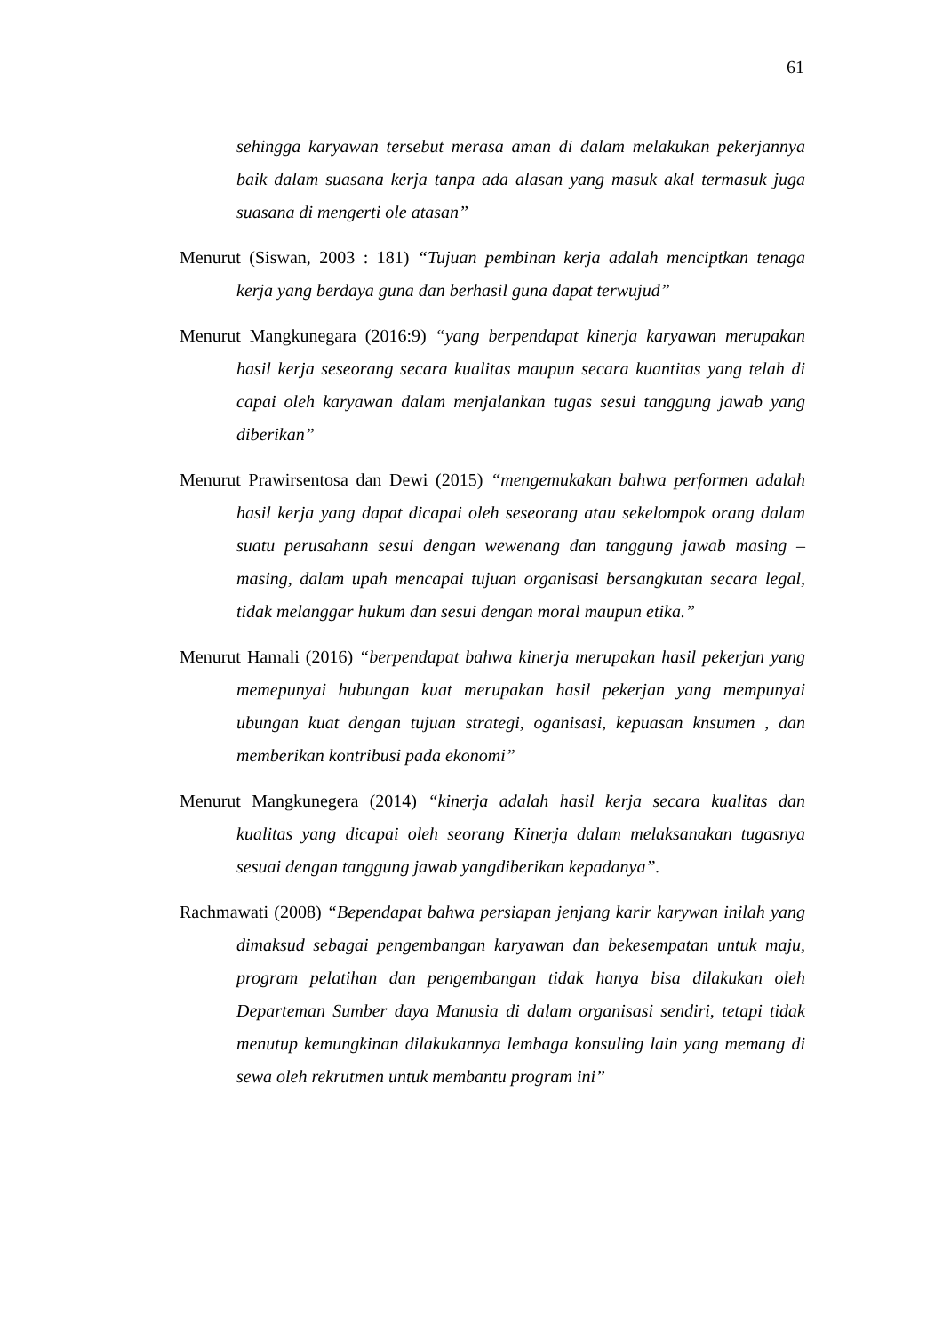61
sehingga karyawan tersebut merasa aman di dalam melakukan pekerjannya baik dalam suasana kerja tanpa ada alasan yang masuk akal termasuk juga suasana di mengerti ole atasan”
Menurut (Siswan, 2003 : 181) “Tujuan pembinan kerja adalah menciptkan tenaga kerja yang berdaya guna dan berhasil guna dapat terwujud”
Menurut Mangkunegara (2016:9) “yang berpendapat kinerja karyawan merupakan hasil kerja seseorang secara kualitas maupun secara kuantitas yang telah di capai oleh karyawan dalam menjalankan tugas sesui tanggung jawab yang diberikan”
Menurut Prawirsentosa dan Dewi (2015) “mengemukakan bahwa performen adalah hasil kerja yang dapat dicapai oleh seseorang atau sekelompok orang dalam suatu perusahann sesui dengan wewenang dan tanggung jawab masing – masing, dalam upah mencapai tujuan organisasi bersangkutan secara legal, tidak melanggar hukum dan sesui dengan moral maupun etika.”
Menurut Hamali (2016) “berpendapat bahwa kinerja merupakan hasil pekerjan yang memepunyai hubungan kuat merupakan hasil pekerjan yang mempunyai ubungan kuat dengan tujuan strategi, oganisasi, kepuasan knsumen , dan memberikan kontribusi pada ekonomi”
Menurut Mangkunegera (2014) “kinerja adalah hasil kerja secara kualitas dan kualitas yang dicapai oleh seorang Kinerja dalam melaksanakan tugasnya sesuai dengan tanggung jawab yangdiberikan kepadanya”.
Rachmawati (2008) “Bependapat bahwa persiapan jenjang karir karywan inilah yang dimaksud sebagai pengembangan karyawan dan bekesempatan untuk maju, program pelatihan dan pengembangan tidak hanya bisa dilakukan oleh Departeman Sumber daya Manusia di dalam organisasi sendiri, tetapi tidak menutup kemungkinan dilakukannya lembaga konsuling lain yang memang di sewa oleh rekrutmen untuk membantu program ini”